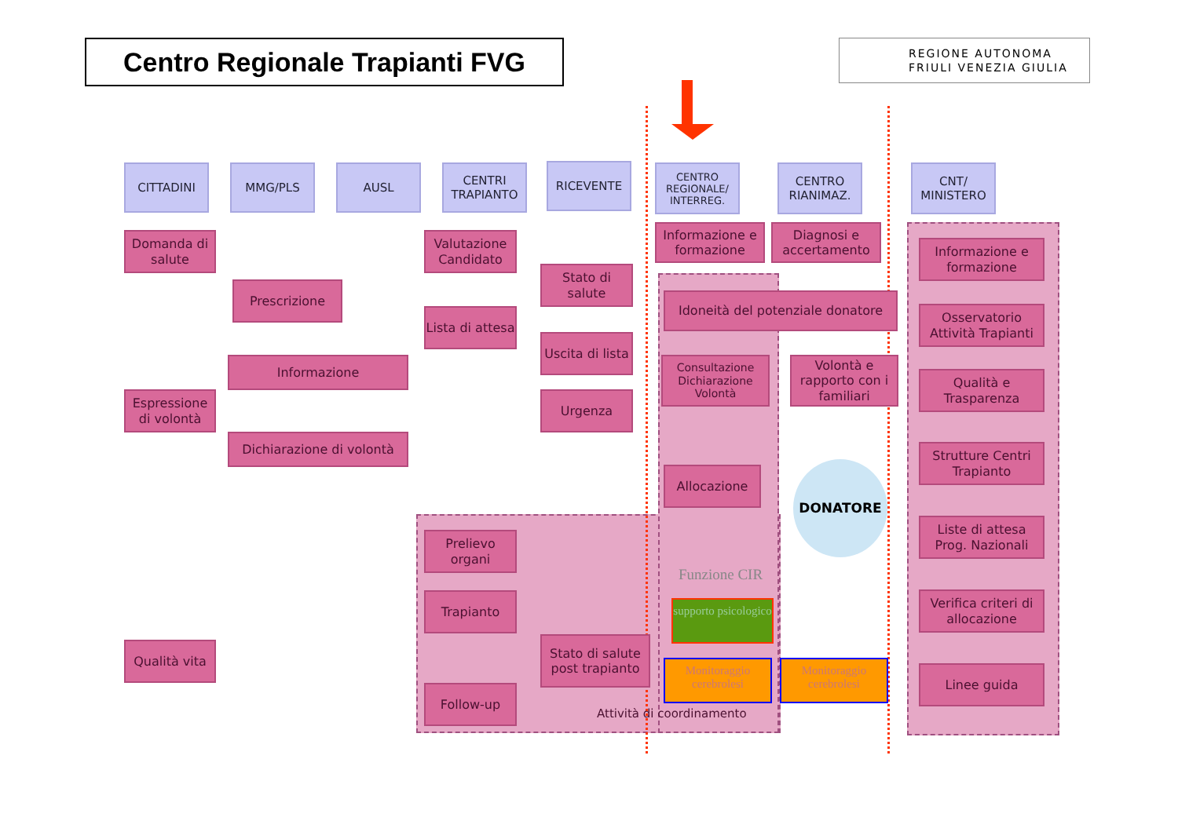Centro Regionale Trapianti FVG
REGIONE AUTONOMA
FRIULI VENEZIA GIULIA
DONATORE
CITTADINI MMG/PLS AUSL
CENTRI TRAPIANTO
RICEVENTE
CENTRO REGIONALE/ INTERREG.
CENTRO RIANIMAZ.
CNT/ MINISTERO
Domanda di salute
Prescrizione
Valutazione Candidato
Stato di salute
Lista di attesa
Uscita di lista
Informazione
Espressione di volontà
Urgenza
Dichiarazione di volontà
Informazione e formazione
Diagnosi e accertamento
Idoneità del potenziale donatore
Consultazione Dichiarazione Volontà
Volontà e rapporto con i familiari
Allocazione
Funzione CIR
supporto psicologico
Prelievo organi
Trapianto
Stato di salute post trapianto
Qualità vita
Follow-up
Monitoraggio cerebrolesi
Monitoraggio cerebrolesi
Attività di coordinamento
Informazione e formazione
Osservatorio Attività Trapianti
Qualità e Trasparenza
Strutture Centri Trapianto
Liste di attesa Prog. Nazionali
Verifica criteri di allocazione
Linee guida